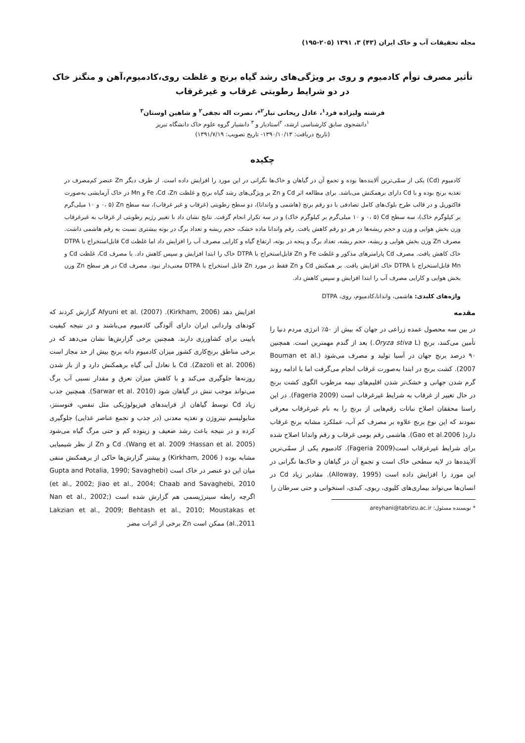مجله تحقیقات آب و خاک ایران (۴۳) ۳، ۱۳۹۱ (۲۰۵-۱۹۵)
تأثیر مصرف توأم کادمیوم و روی بر ویژگی‌های رشد گیاه برنج و غلظت روی،کادمیوم،آهن و منگنز خاک در دو شرایط رطوبتی غرقاب و غیرغرقاب
فرشته ولیزاده فرد<sup>۱</sup>، عادل ریحانی تبار<sup>۲</sup>*، نصرت اله نجفی<sup>۲</sup> و شاهین اوستان<sup>۳</sup>
<sup>۱</sup> دانشجوی سابق کارشناسی ارشد، <sup>۲</sup>استادیار و <sup>۳</sup> دانشیار گروه علوم خاک دانشگاه تبریز
(تاریخ دریافت: ۱۳۹۰/۱۰/۱۳- تاریخ تصویب: ۱۳۹۱/۷/۱۹)
چکیده
کادمیوم (Cd) یکی از سمّی‌ترین آلاینده‌ها بوده و تجمع آن در گیاهان و خاک‌ها نگرانی در این مورد را افزایش داده است. از طرف دیگر Zn عنصر کم‌مصرف در تغذیه برنج بوده و با Cd دارای برهمکنش می‌باشد. برای مطالعه اثر Cd و Zn بر ویژگی‌های رشد گیاه برنج و غلظت Fe ،Cd ،Zn و Mn در خاک آزمایشی به‌صورت فاکتوریل و در قالب طرح بلوک‌های کامل تصادفی با دو رقم برنج (هاشمی و واندانا)، دو سطح رطوبتی (غرقاب و غیر غرقاب)، سه سطح Zn (۰، ۵ و ۱۰ میلی‌گرم بر کیلوگرم خاک)، سه سطح Cd (۰، ۵ و ۱۰ میلی‌گرم بر کیلوگرم خاک) و در سه تکرار انجام گرفت. نتایج نشان داد با تغییر رژیم رطوبتی از غرقاب به غیرغرقاب وزن بخش هوایی و وزن و حجم ریشه‌ها در هر دو رقم کاهش یافت. رقم واندانا ماده خشک، حجم ریشه و تعداد برگ در بوته بیشتری نسبت به رقم هاشمی داشت. مصرف Zn وزن بخش هوایی و ریشه، حجم ریشه، تعداد برگ و پنجه در بوته، ارتفاع گیاه و کارایی مصرف آب را افزایش داد اما غلظت Cd قابل‌استخراج با DTPA خاک کاهش یافت. مصرف Cd پارامترهای مذکور و غلظت Fe و Zn قابل‌استخراج با DTPA خاک را ابتدا افزایش و سپس کاهش داد. با مصرف Cd، غلظت Cd و Mn قابل‌استخراج با DTPA خاک افزایش یافت. بر همکنش Cd و Zn فقط در مورد Zn قابل استخراج با DTPA معنی‌دار نبود. مصرف Cd در هر سطح Zn وزن بخش هوایی و کارایی مصرف آب را ابتدا افزایش و سپس کاهش داد.
واژه‌های کلیدی: هاشمی، واندانا،کادمیوم، روی، DTPA
مقدمه
در بین سه محصول عمده زراعی در جهان که بیش از ۵۰٪ انرژی مردم دنیا را تأمین می‌کنند، برنج (Oryza stiva L.) بعد از گندم مهمترین است. همچنین ۹۰ درصد برنج جهان در آسیا تولید و مصرف می‌شود (Bouman et al. 2007). کشت برنج در ابتدا به‌صورت غرقاب انجام می‌گرفت اما با ادامه روند گرم شدن جهانی و خشک‌تر شدن اقلیم‌های نیمه مرطوب الگوی کشت برنج در حال تغییر از غرقاب به شرایط غیرغرقاب است (Fageria 2009). در این راستا محققان اصلاح نباتات رقم‌هایی از برنج را به نام غیرغرقاب معرفی نمودند که این نوع برنج علاوه بر مصرف کم آب، عملکرد مشابه برنج غرقاب دارد( Gao et al.2006). هاشمی رقم بومی غرقاب و رقم واندانا اصلاح شده برای شرایط غیرغرقاب است(Fageria 2009). کادمیوم یکی از سمّی‌ترین آلاینده‌ها در لایه سطحی خاک است و تجمع آن در گیاهان و خاک‌ها نگرانی در این مورد را افزایش داده است (Alloway, 1995). مقادیر زیاد Cd در انسان‌ها می‌تواند بیماری‌های کلیوی، ریوی، کبدی، استخوانی و حتی سرطان را
* نویسنده مسئول: areyhani@tabrizu.ac.ir
افزایش دهد (Kirkham, 2006). Afyuni et al. (2007) گزارش کردند که کودهای وارداتی ایران دارای آلودگی کادمیوم می‌باشند و در نتیجه کیفیت پایینی برای کشاورزی دارند. همچنین برخی گزارش‌ها نشان می‌دهد که در برخی مناطق برنج‌کاری کشور میزان کادمیوم دانه برنج بیش از حد مجاز است (Zazoli et al. 2006). Cd با تعادل آبی گیاه برهمکنش دارد و از باز شدن روزنه‌ها جلوگیری می‌کند و با کاهش میزان تعرق و مقدار نسبی آب برگ می‌تواند موجب تنش در گیاهان شود (Sarwar et al. 2010). همچنین جذب زیاد Cd توسط گیاهان از فرایندهای فیزیولوژیکی مثل تنفس، فتوسنتز، متابولیسم نیتروژن و تغذیه معدنی (در جذب و تجمع عناصر غذایی) جلوگیری کرده و در نتیجه باعث رشد ضعیف و زیتوده کم و حتی مرگ گیاه می‌شود (Hassan et al. 2005؛ Wang et al. 2009). Cd و Zn از نظر شیمیایی مشابه بوده ( Kirkham, 2006) و بیشتر گزارش‌ها حاکی از برهمکنش منفی میان این دو عنصر در خاک است (Gupta and Potalia, 1990; Savaghebi et al., 2002; Jiao et al., 2004; Chaab and Savaghebi, 2010) اگرچه رابطه سینرژیسمی هم گزارش شده است (Nan et al., 2002; Lakzian et al., 2009; Behtash et al., 2010; Moustakas et al.,2011) ممکن است Zn برخی از اثرات مضر